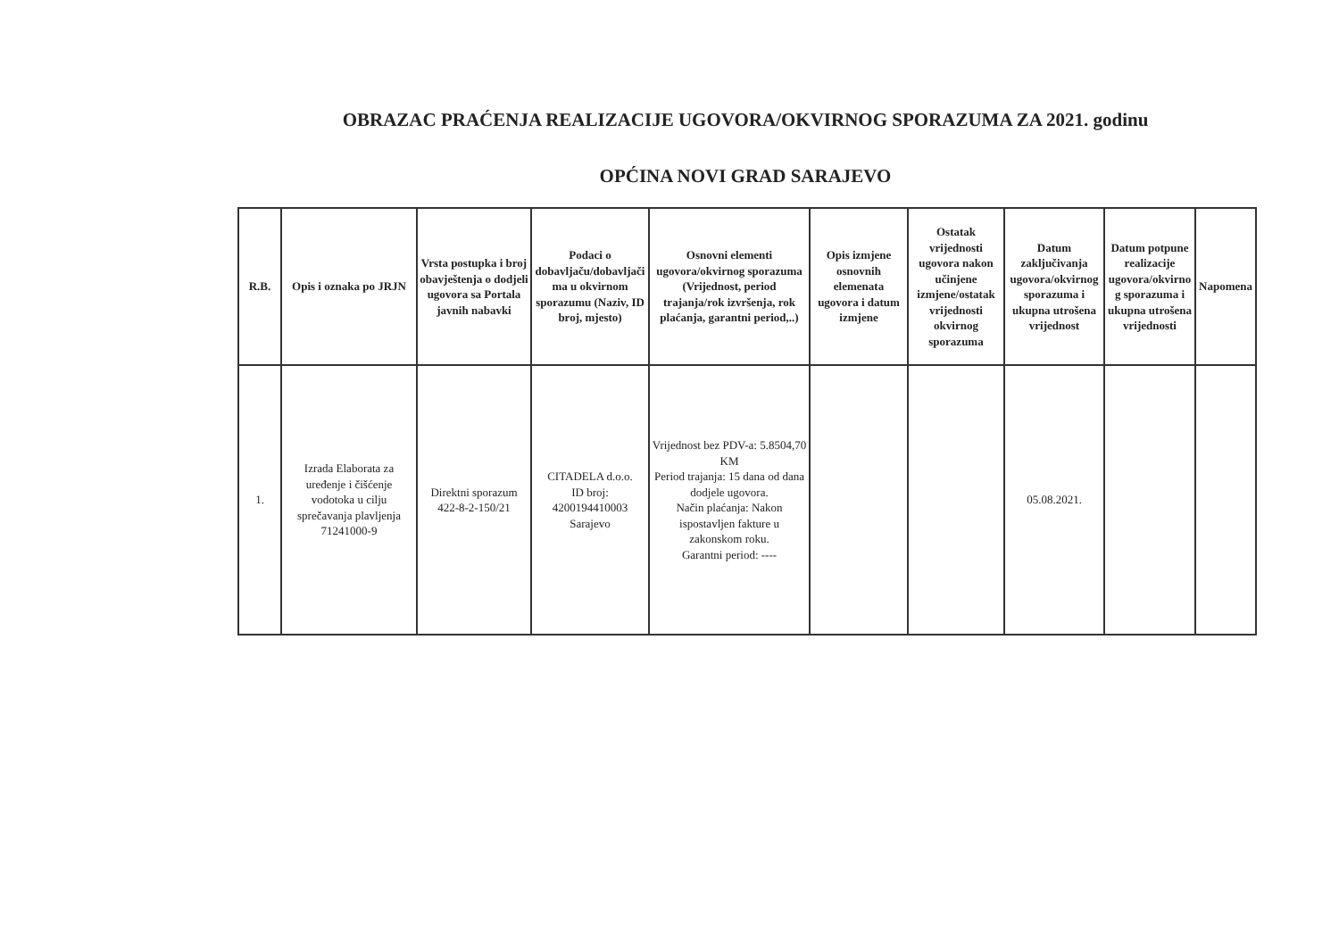OBRAZAC PRAĆENJA REALIZACIJE UGOVORA/OKVIRNOG SPORAZUMA ZA 2021. godinu
OPĆINA NOVI GRAD SARAJEVO
| R.B. | Opis i oznaka po JRJN | Vrsta postupka i broj obavještenja o dodjeli ugovora sa Portala javnih nabavki | Podaci o dobavljaču/dobavljači ma u okvirnom sporazumu (Naziv, ID broj, mjesto) | Osnovni elementi ugovora/okvirnog sporazuma (Vrijednost, period trajanja/rok izvršenja, rok plaćanja, garantni period,..) | Opis izmjene osnovnih elemenata ugovora i datum izmjene | Ostatak vrijednosti ugovora nakon učinjene izmjene/ostatak vrijednosti okvirnog sporazuma | Datum zaključivanja ugovora/okvirnog sporazuma i ukupna utrošena vrijednost | Datum potpune realizacije ugovora/okvirno g sporazuma i ukupna utrošena vrijednosti | Napomena |
| --- | --- | --- | --- | --- | --- | --- | --- | --- | --- |
| 1. | Izrada Elaborata za uređenje i čišćenje vodotoka u cilju sprečavanja plavljenja 71241000-9 | Direktni sporazum 422-8-2-150/21 | CITADELA d.o.o. ID broj: 4200194410003 Sarajevo | Vrijednost bez PDV-a: 5.8504,70 KM Period trajanja: 15 dana od dana dodjele ugovora. Način plaćanja: Nakon ispostavljen fakture u zakonskom roku. Garantni period: ---- | | | 05.08.2021. | | |